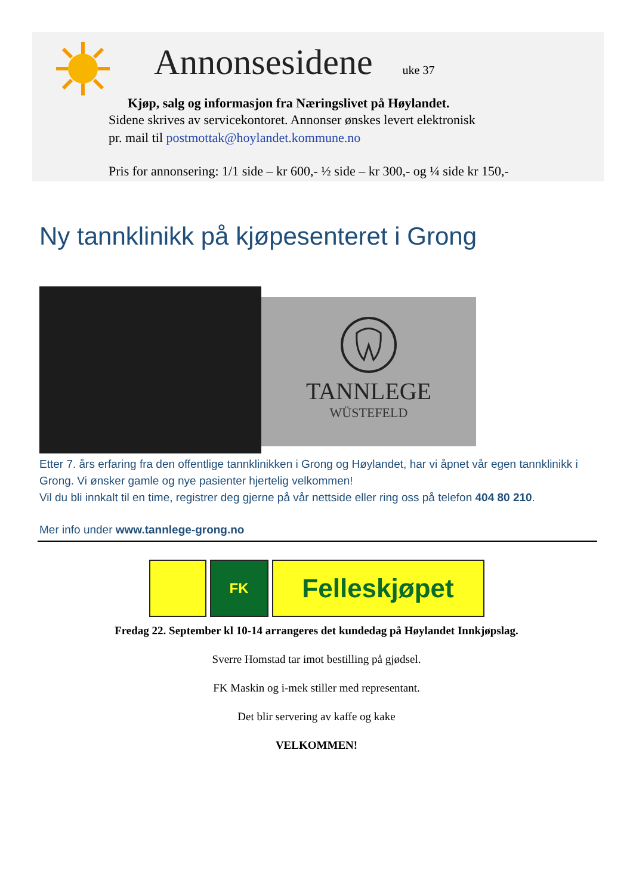Annonsesidene
uke 37
Kjøp, salg og informasjon fra Næringslivet på Høylandet.
Sidene skrives av servicekontoret. Annonser ønskes levert elektronisk
pr. mail til postmottak@hoylandet.kommune.no
Pris for annonsering: 1/1 side – kr 600,- ½ side – kr 300,- og ¼ side kr 150,-
Ny tannklinikk på kjøpesenteret i Grong
TANNLEGE
WÜSTEFELD
Etter 7. års erfaring fra den offentlige tannklinikken i Grong og Høylandet, har vi åpnet vår egen tannklinikk i Grong. Vi ønsker gamle og nye pasienter hjertelig velkommen!
Vil du bli innkalt til en time, registrer deg gjerne på vår nettside eller ring oss på telefon 404 80 210.
Mer info under www.tannlege-grong.no
FK
Felleskjøpet
Fredag 22. September kl 10-14 arrangeres det kundedag på Høylandet Innkjøpslag.
Sverre Homstad tar imot bestilling på gjødsel.
FK Maskin og i-mek stiller med representant.
Det blir servering av kaffe og kake
VELKOMMEN!